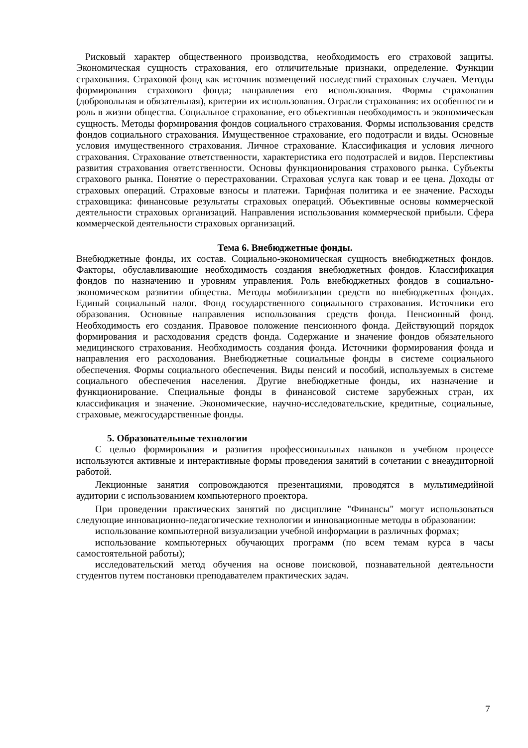Рисковый характер общественного производства, необходимость его страховой защиты. Экономическая сущность страхования, его отличительные признаки, определение. Функции страхования. Страховой фонд как источник возмещений последствий страховых случаев. Методы формирования страхового фонда; направления его использования. Формы страхования (добровольная и обязательная), критерии их использования. Отрасли страхования: их особенности и роль в жизни общества. Социальное страхование, его объективная необходимость и экономическая сущность. Методы формирования фондов социального страхования. Формы использования средств фондов социального страхования. Имущественное страхование, его подотрасли и виды. Основные условия имущественного страхования. Личное страхование. Классификация и условия личного страхования. Страхование ответственности, характеристика его подотраслей и видов. Перспективы развития страхования ответственности. Основы функционирования страхового рынка. Субъекты страхового рынка. Понятие о перестраховании. Страховая услуга как товар и ее цена. Доходы от страховых операций. Страховые взносы и платежи. Тарифная политика и ее значение. Расходы страховщика: финансовые результаты страховых операций. Объективные основы коммерческой деятельности страховых организаций. Направления использования коммерческой прибыли. Сфера коммерческой деятельности страховых организаций.
Тема 6. Внебюджетные фонды.
Внебюджетные фонды, их состав. Социально-экономическая сущность внебюджетных фондов. Факторы, обуславливающие необходимость создания внебюджетных фондов. Классификация фондов по назначению и уровням управления. Роль внебюджетных фондов в социально-экономическом развитии общества. Методы мобилизации средств во внебюджетных фондах. Единый социальный налог. Фонд государственного социального страхования. Источники его образования. Основные направления использования средств фонда. Пенсионный фонд. Необходимость его создания. Правовое положение пенсионного фонда. Действующий порядок формирования и расходования средств фонда. Содержание и значение фондов обязательного медицинского страхования. Необходимость создания фонда. Источники формирования фонда и направления его расходования. Внебюджетные социальные фонды в системе социального обеспечения. Формы социального обеспечения. Виды пенсий и пособий, используемых в системе социального обеспечения населения. Другие внебюджетные фонды, их назначение и функционирование. Специальные фонды в финансовой системе зарубежных стран, их классификация и значение. Экономические, научно-исследовательские, кредитные, социальные, страховые, межгосударственные фонды.
5. Образовательные технологии
С целью формирования и развития профессиональных навыков в учебном процессе используются активные и интерактивные формы проведения занятий в сочетании с внеаудиторной работой.
Лекционные занятия сопровождаются презентациями, проводятся в мультимедийной аудитории с использованием компьютерного проектора.
При проведении практических занятий по дисциплине "Финансы" могут использоваться следующие инновационно-педагогические технологии и инновационные методы в образовании:
использование компьютерной визуализации учебной информации в различных формах;
использование компьютерных обучающих программ (по всем темам курса в часы самостоятельной работы);
исследовательский метод обучения на основе поисковой, познавательной деятельности студентов путем постановки преподавателем практических задач.
7